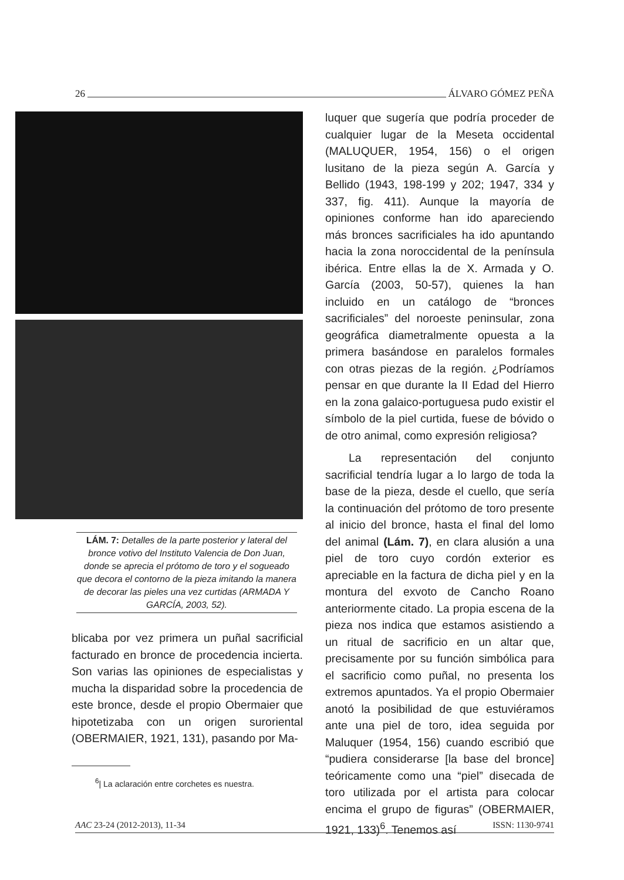26 ÁLVARO GÓMEZ PEÑA
LÁM. 7: Detalles de la parte posterior y lateral del bronce votivo del Instituto Valencia de Don Juan, donde se aprecia el prótomo de toro y el sogueado que decora el contorno de la pieza imitando la manera de decorar las pieles una vez curtidas (ARMADA Y GARCÍA, 2003, 52).
blicaba por vez primera un puñal sacrificial facturado en bronce de procedencia incierta. Son varias las opiniones de especialistas y mucha la disparidad sobre la procedencia de este bronce, desde el propio Obermaier que hipotetizaba con un origen suroriental (OBERMAIER, 1921, 131), pasando por Ma-
<sup>6</sup>| La aclaración entre corchetes es nuestra.
luquer que sugería que podría proceder de cualquier lugar de la Meseta occidental (MALUQUER, 1954, 156) o el origen lusitano de la pieza según A. García y Bellido (1943, 198-199 y 202; 1947, 334 y 337, fig. 411). Aunque la mayoría de opiniones conforme han ido apareciendo más bronces sacrificiales ha ido apuntando hacia la zona noroccidental de la península ibérica. Entre ellas la de X. Armada y O. García (2003, 50-57), quienes la han incluido en un catálogo de “bronces sacrificiales” del noroeste peninsular, zona geográfica diametralmente opuesta a la primera basándose en paralelos formales con otras piezas de la región. ¿Podríamos pensar en que durante la II Edad del Hierro en la zona galaico-portuguesa pudo existir el símbolo de la piel curtida, fuese de bóvido o de otro animal, como expresión religiosa?
La representación del conjunto sacrificial tendría lugar a lo largo de toda la base de la pieza, desde el cuello, que sería la continuación del prótomo de toro presente al inicio del bronce, hasta el final del lomo del animal (Lám. 7), en clara alusión a una piel de toro cuyo cordón exterior es apreciable en la factura de dicha piel y en la montura del exvoto de Cancho Roano anteriormente citado. La propia escena de la pieza nos indica que estamos asistiendo a un ritual de sacrificio en un altar que, precisamente por su función simbólica para el sacrificio como puñal, no presenta los extremos apuntados. Ya el propio Obermaier anotó la posibilidad de que estuviéramos ante una piel de toro, idea seguida por Maluquer (1954, 156) cuando escribió que “pudiera considerarse [la base del bronce] teóricamente como una “piel” disecada de toro utilizada por el artista para colocar encima el grupo de figuras” (OBERMAIER, 1921, 133)<sup>6</sup>. Tenemos así
AAC 23-24 (2012-2013), 11-34 ISSN: 1130-9741